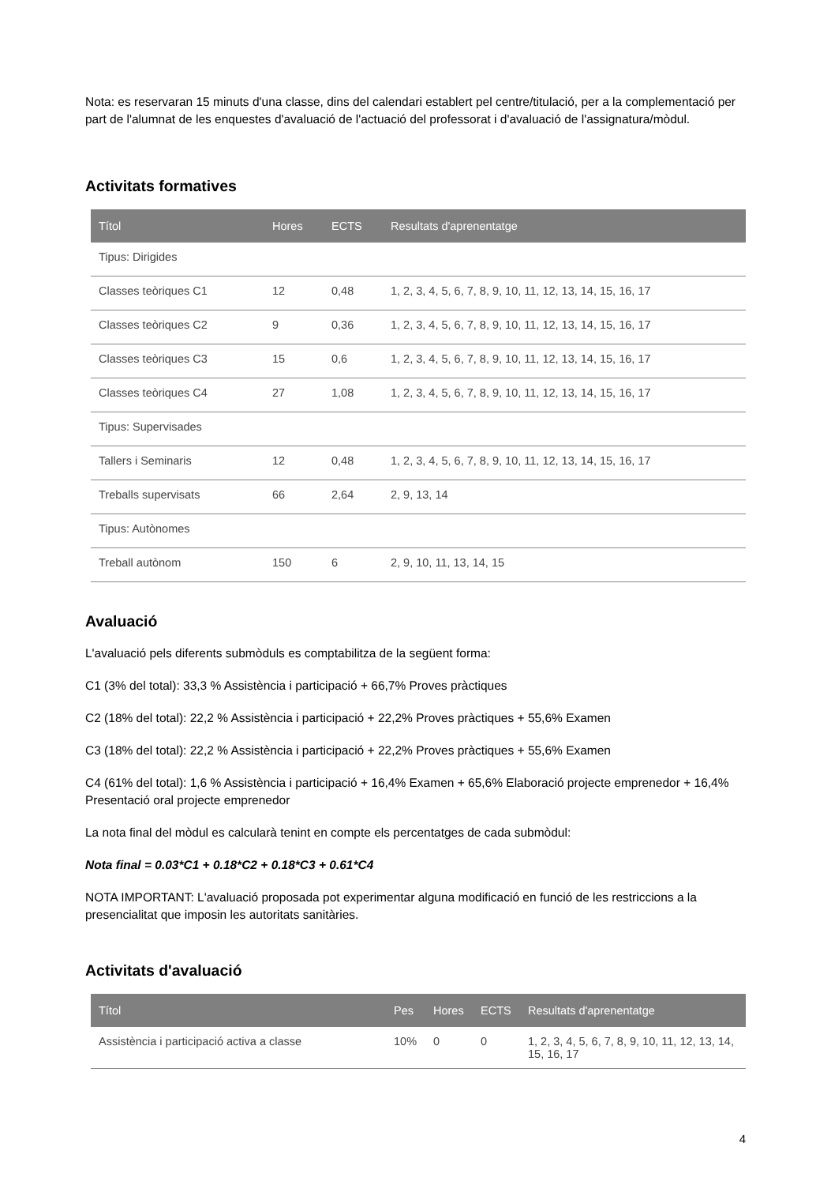Nota: es reservaran 15 minuts d'una classe, dins del calendari establert pel centre/titulació, per a la complementació per part de l'alumnat de les enquestes d'avaluació de l'actuació del professorat i d'avaluació de l'assignatura/mòdul.
Activitats formatives
| Títol | Hores | ECTS | Resultats d'aprenentatge |
| --- | --- | --- | --- |
| Tipus: Dirigides | | | |
| Classes teòriques C1 | 12 | 0,48 | 1, 2, 3, 4, 5, 6, 7, 8, 9, 10, 11, 12, 13, 14, 15, 16, 17 |
| Classes teòriques C2 | 9 | 0,36 | 1, 2, 3, 4, 5, 6, 7, 8, 9, 10, 11, 12, 13, 14, 15, 16, 17 |
| Classes teòriques C3 | 15 | 0,6 | 1, 2, 3, 4, 5, 6, 7, 8, 9, 10, 11, 12, 13, 14, 15, 16, 17 |
| Classes teòriques C4 | 27 | 1,08 | 1, 2, 3, 4, 5, 6, 7, 8, 9, 10, 11, 12, 13, 14, 15, 16, 17 |
| Tipus: Supervisades | | | |
| Tallers i Seminaris | 12 | 0,48 | 1, 2, 3, 4, 5, 6, 7, 8, 9, 10, 11, 12, 13, 14, 15, 16, 17 |
| Treballs supervisats | 66 | 2,64 | 2, 9, 13, 14 |
| Tipus: Autònomes | | | |
| Treball autònom | 150 | 6 | 2, 9, 10, 11, 13, 14, 15 |
Avaluació
L'avaluació pels diferents submòduls es comptabilitza de la següent forma:
C1 (3% del total): 33,3 % Assistència i participació + 66,7% Proves pràctiques
C2 (18% del total): 22,2 % Assistència i participació + 22,2% Proves pràctiques + 55,6% Examen
C3 (18% del total): 22,2 % Assistència i participació + 22,2% Proves pràctiques + 55,6% Examen
C4 (61% del total): 1,6 % Assistència i participació + 16,4% Examen + 65,6% Elaboració projecte emprenedor + 16,4% Presentació oral projecte emprenedor
La nota final del mòdul es calcularà tenint en compte els percentatges de cada submòdul:
Nota final = 0.03*C1 + 0.18*C2 + 0.18*C3 + 0.61*C4
NOTA IMPORTANT: L'avaluació proposada pot experimentar alguna modificació en funció de les restriccions a la presencialitat que imposin les autoritats sanitàries.
Activitats d'avaluació
| Títol | Pes | Hores | ECTS | Resultats d'aprenentatge |
| --- | --- | --- | --- | --- |
| Assistència i participació activa a classe | 10% | 0 | 0 | 1, 2, 3, 4, 5, 6, 7, 8, 9, 10, 11, 12, 13, 14, 15, 16, 17 |
4